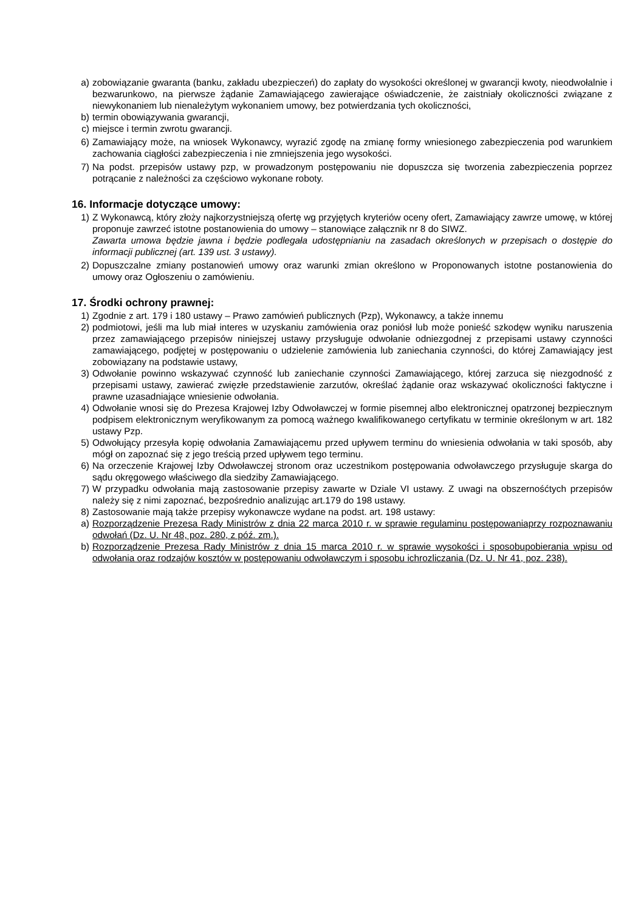a) zobowiązanie gwaranta (banku, zakładu ubezpieczeń) do zapłaty do wysokości określonej w gwarancji kwoty, nieodwołalnie i bezwarunkowo, na pierwsze żądanie Zamawiającego zawierające oświadczenie, że zaistniały okoliczności związane z niewykonaniem lub nienależytym wykonaniem umowy, bez potwierdzania tych okoliczności,
b) termin obowiązywania gwarancji,
c) miejsce i termin zwrotu gwarancji.
6) Zamawiający może, na wniosek Wykonawcy, wyrazić zgodę na zmianę formy wniesionego zabezpieczenia pod warunkiem zachowania ciągłości zabezpieczenia i nie zmniejszenia jego wysokości.
7) Na podst. przepisów ustawy pzp, w prowadzonym postępowaniu nie dopuszcza się tworzenia zabezpieczenia poprzez potrącanie z należności za częściowo wykonane roboty.
16. Informacje dotyczące umowy:
1) Z Wykonawcą, który złoży najkorzystniejszą ofertę wg przyjętych kryteriów oceny ofert, Zamawiający zawrze umowę, w której proponuje zawrzeć istotne postanowienia do umowy – stanowiące załącznik nr 8 do SIWZ.
Zawarta umowa będzie jawna i będzie podlegała udostępnianiu na zasadach określonych w przepisach o dostępie do informacji publicznej (art. 139 ust. 3 ustawy).
2) Dopuszczalne zmiany postanowień umowy oraz warunki zmian określono w Proponowanych istotne postanowienia do umowy oraz Ogłoszeniu o zamówieniu.
17. Środki ochrony prawnej:
1) Zgodnie z art. 179 i 180 ustawy – Prawo zamówień publicznych (Pzp), Wykonawcy, a także innemu
2) podmiotowi, jeśli ma lub miał interes w uzyskaniu zamówienia oraz poniósł lub może ponieść szkodęw wyniku naruszenia przez zamawiającego przepisów niniejszej ustawy przysługuje odwołanie odniezgodnej z przepisami ustawy czynności zamawiającego, podjętej w postępowaniu o udzielenie zamówienia lub zaniechania czynności, do której Zamawiający jest zobowiązany na podstawie ustawy,
3) Odwołanie powinno wskazywać czynność lub zaniechanie czynności Zamawiającego, której zarzuca się niezgodność z przepisami ustawy, zawierać zwięzłe przedstawienie zarzutów, określać żądanie oraz wskazywać okoliczności faktyczne i prawne uzasadniające wniesienie odwołania.
4) Odwołanie wnosi się do Prezesa Krajowej Izby Odwoławczej w formie pisemnej albo elektronicznej opatrzonej bezpiecznym podpisem elektronicznym weryfikowanym za pomocą ważnego kwalifikowanego certyfikatu w terminie określonym w art. 182 ustawy Pzp.
5) Odwołujący przesyła kopię odwołania Zamawiającemu przed upływem terminu do wniesienia odwołania w taki sposób, aby mógł on zapoznać się z jego treścią przed upływem tego terminu.
6) Na orzeczenie Krajowej Izby Odwoławczej stronom oraz uczestnikom postępowania odwoławczego przysługuje skarga do sądu okręgowego właściwego dla siedziby Zamawiającego.
7) W przypadku odwołania mają zastosowanie przepisy zawarte w Dziale VI ustawy. Z uwagi na obszernośćtych przepisów należy się z nimi zapoznać, bezpośrednio analizując art.179 do 198 ustawy.
8) Zastosowanie mają także przepisy wykonawcze wydane na podst. art. 198 ustawy:
a) Rozporządzenie Prezesa Rady Ministrów z dnia 22 marca 2010 r. w sprawie regulaminu postępowaniaprzy rozpoznawaniu odwołań (Dz. U. Nr 48, poz. 280, z póź. zm.).
b) Rozporządzenie Prezesa Rady Ministrów z dnia 15 marca 2010 r. w sprawie wysokości i sposobupobierania wpisu od odwołania oraz rodzajów kosztów w postępowaniu odwoławczym i sposobu ichrozliczania (Dz. U. Nr 41, poz. 238).